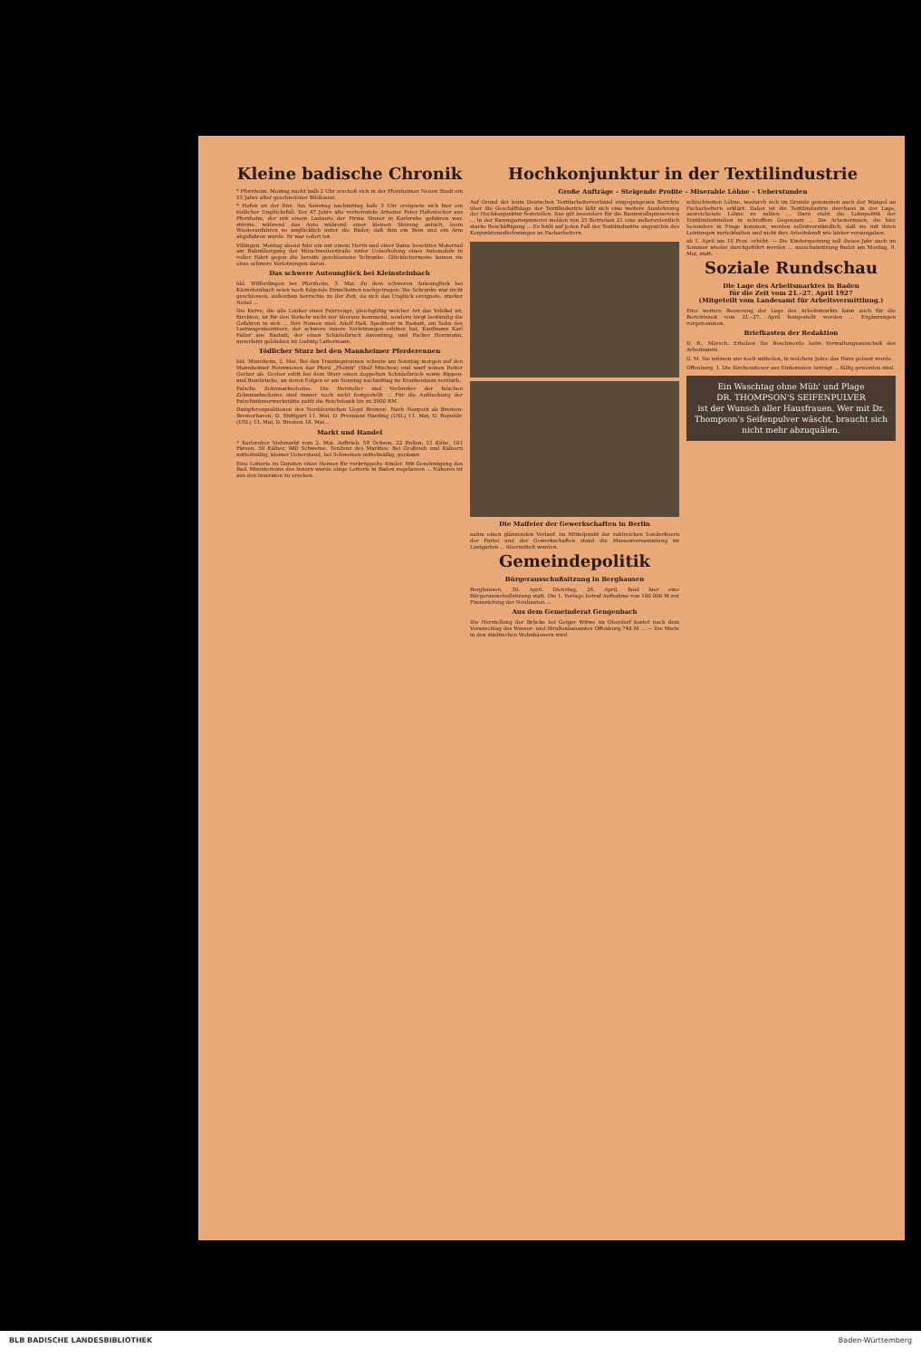Kleine badische Chronik
* Pforzheim. Montag nacht halb 2 Uhr erschoß sich in der Pforzheimer Neuen Stadt ein 53 Jahre alter geschiedener Bildhauer.
* Hofen an der Enz. Am Samstag nachmittag halb 3 Uhr ereignete sich hier ein tödlicher Unglücksfall. Der 47 Jahre alte verheiratete Arbeiter Peter Hafenlocher aus Pforzheim, der mit einem Lastauto der Firma Sinner in Karlsruhe gefahren war, stürzte, während das Auto während einer kleinen Störung anhielt, beim Wiederanfahren so unglücklich unter die Räder, daß ihm ein Bein und ein Arm abgefahren wurde. Er war sofort tot.
Villingen. Montag abend fuhr ein mit einem Herrn und einer Dame besetztes Motorrad am Bahnübergang der Mönchweilerstraße unter Ueberholung eines Automobils in voller Fahrt gegen die bereits geschlossene Schranke. Glücklicherweise kamen sie ohne schwere Verletzungen davon.
Das schwere Autounglück bei Kleinsteinbach
bld. Wilferdingen bei Pforzheim, 3. Mai. Zu dem schweren Autounglück bei Kleinsteinbach seien noch folgende Einzelheiten nachgetragen: Die Schranke war nicht geschlossen, außerdem herrschte zu der Zeit, da sich das Unglück ereignete, starker Nebel ...
Die Kurve, die alle Lenker eines Fahrzeugs, gleichgültig welcher Art das Vehikel ist, fürchten, ist für den Verkehr nicht nur überaus hemmend, sondern birgt beständig die Gefahren in sich ... Ihre Namen sind: Adolf Haß, Spediteur in Rastatt, ein Sohn des Lastwagenbesitzers, der schwere innere Verletzungen erlitten hat, Kaufmann Karl Faller aus Rastatt, der einen Schädelbruch davontrug, und Packer Herrmann, unverletzt geblieben ist Ludwig Lattermann.
Tödlicher Sturz bei den Mannheimer Pferderennen
bld. Mannheim, 2. Mai. Bei den Trainingsrennen scheute am Sonntag morgen auf den Mannheimer Rennwiesen das Pferd „Phönix" (Stall Mischen) und warf seinen Reiter Gerber ab. Gerber erlitt bei dem Sturz einen doppelten Schädelbruch sowie Rippen- und Beinbrüche, an deren Folgen er am Sonntag nachmittag im Krankenhaus verstarb.
Falsche Zehnmarkscheine. Die Hersteller und Verbreiter der falschen Zehnmarkscheine sind immer noch nicht festgestellt ... Für die Aufdeckung der Falschmünzerwerkstätte zahlt die Reichsbank bis zu 3000 RM.
Dampferexpeditionen des Norddeutschen Lloyd Bremen. Nach Neuyork ab Bremen-Bremerhaven: D. Stuttgart 11. Mai, D. President Harding (USL) 11. Mai, D. Republic (USL) 13. Mai, D. Bremen 18. Mai ...
Markt und Handel
* Karlsruher Viehmarkt vom 2. Mai. Auftrieb: 59 Ochsen, 22 Bullen, 21 Kühe, 101 Färsen, 58 Kälber, 980 Schweine. Tendenz des Marktes: Bei Großvieh und Kälbern mittelmäßig, kleiner Ueberstand, bei Schweinen mittelmäßig, geräumt.
Eine Lotterie zu Gunsten eines Heimes für verkrüppelte Kinder. Mit Genehmigung des Bad. Ministeriums des Innern wurde obige Lotterie in Baden zugelassen ... Näheres ist aus den Inseraten zu ersehen.
Hochkonjunktur in der Textilindustrie
Große Aufträge – Steigende Profite – Miserable Löhne – Ueberstunden
Auf Grund der beim Deutschen Textilarbeiterverband eingegangenen Berichte über die Geschäftslage der Textilindustrie läßt sich eine weitere Ausdehnung der Hochkonjunktur feststellen. Das gilt besonders für die Baumwollspinnereien ... In der Kammgarnspinnerei melden von 25 Betrieben 21 eine außerordentlich starke Beschäftigung ... Es fehlt auf jeden Fall der Textilindustrie angesichts des Konjunkturaufschwunges an Facharbeitern.
schlechtesten Löhne, wodurch sich im Grunde genommen auch der Mangel an Facharbeitern erklärt. Dabei ist die Textilindustrie durchaus in der Lage, ausreichende Löhne zu zahlen ... Dazu steht die Lohnpolitik der Textilindustriellen in schroffem Gegensatz ... Die Arbeiterinnen, die hier besonders in Frage kommen, werden selbstverständlich, daß sie mit ihren Leistungen zurückhalten und nicht ihre Arbeitskraft wie bisher verausgaben.
Die Maifeier der Gewerkschaften in Berlin
nahm einen glänzenden Verlauf. Im Mittelpunkt der zahlreichen Sonderfeiern der Partei und der Gewerkschaften stand die Massenversammlung im Lustgarten ... übermittelt wurden.
Gemeindepolitik
Bürgerausschußsitzung in Berghausen
Berghausen, 30. April. Dienstag, 26. April, fand hier eine Bürgerausschußsitzung statt. Die 1. Vorlage betraf Aufnahme von 100 000 M zur Finanzierung der Neubauten ...
Aus dem Gemeinderat Gengenbach
Die Herstellung der Brücke bei Geiger Witwe im Oberdorf kostet nach dem Voranschlag des Wasser- und Straßenbauamtes Offenburg 748 M ... — Die Miete in den städtischen Wohnhäusern wird
ab 1. April um 10 Proz. erhöht. — Die Kinderspeisung soll dieses Jahr auch im Sommer wieder durchgeführt werden ... ausschuksitzung findet am Montag, 9. Mai, statt.
Soziale Rundschau
Die Lage des Arbeitsmarktes in Baden
für die Zeit vom 21.–27. April 1927
(Mitgeteilt vom Landesamt für Arbeitsvermittlung.)
Eine weitere Besserung der Lage des Arbeitsmarkts kann auch für die Berichtszeit vom 21.–27. April festgestellt werden ... Ergänzungen vorgenommen.
Briefkasten der Redaktion
D. B., Mörsch. Erheben Sie Beschwerde beim Verwaltungsausschuß des Arbeitsamts.
G. M. Sie müssen uns noch mitteilen, in welchem Jahre das Haus gebaut wurde.
Offenburg. 1. Die Kirchensteuer aus Einkommen beträgt ... fällig geworden sind.
Ein Waschtag ohne Müh' und Plage
DR. THOMPSON'S SEIFENPULVER
ist der Wunsch aller Hausfrauen. Wer mit Dr. Thompson's Seifenpulver wäscht, braucht sich nicht mehr abzuquälen.
BLB BADISCHE LANDESBIBLIOTHEK Baden-Württemberg